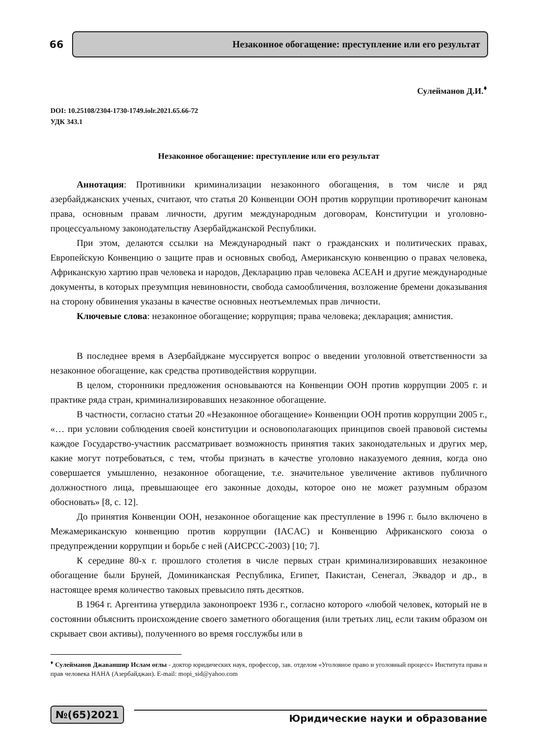66
Незаконное обогащение: преступление или его результат
Сулейманов Д.И.<sup>♦</sup>
DOI: 10.25108/2304-1730-1749.iolr.2021.65.66-72
УДК 343.1
Незаконное обогащение: преступление или его результат
Аннотация: Противники криминализации незаконного обогащения, в том числе и ряд азербайджанских ученых, считают, что статья 20 Конвенции ООН против коррупции противоречит канонам права, основным правам личности, другим международным договорам, Конституции и уголовно-процессуальному законодательству Азербайджанской Республики.
При этом, делаются ссылки на Международный пакт о гражданских и политических правах, Европейскую Конвенцию о защите прав и основных свобод, Американскую конвенцию о правах человека, Африканскую хартию прав человека и народов, Декларацию прав человека АСЕАН и другие международные документы, в которых презумпция невиновности, свобода самообличения, возложение бремени доказывания на сторону обвинения указаны в качестве основных неотъемлемых прав личности.
Ключевые слова: незаконное обогащение; коррупция; права человека; декларация; амнистия.
В последнее время в Азербайджане муссируется вопрос о введении уголовной ответственности за незаконное обогащение, как средства противодействия коррупции.
В целом, сторонники предложения основываются на Конвенции ООН против коррупции 2005 г. и практике ряда стран, криминализировавших незаконное обогащение.
В частности, согласно статьи 20 «Незаконное обогащение» Конвенции ООН против коррупции 2005 г., «… при условии соблюдения своей конституции и основополагающих принципов своей правовой системы каждое Государство-участник рассматривает возможность принятия таких законодательных и других мер, какие могут потребоваться, с тем, чтобы признать в качестве уголовно наказуемого деяния, когда оно совершается умышленно, незаконное обогащение, т.е. значительное увеличение активов публичного должностного лица, превышающее его законные доходы, которое оно не может разумным образом обосновать» [8, с. 12].
До принятия Конвенции ООН, незаконное обогащение как преступление в 1996 г. было включено в Межамериканскую конвенцию против коррупции (IACAC) и Конвенцию Африканского союза о предупреждении коррупции и борьбе с ней (AИCPCC-2003) [10; 7].
К середине 80-х г. прошлого столетия в числе первых стран криминализировавших незаконное обогащение были Бруней, Доминиканская Республика, Египет, Пакистан, Сенегал, Эквадор и др., в настоящее время количество таковых превысило пять десятков.
В 1964 г. Аргентина утвердила законопроект 1936 г., согласно которого «любой человек, который не в состоянии объяснить происхождение своего заметного обогащения (или третьих лиц, если таким образом он скрывает свои активы), полученного во время госслужбы или в
<sup>♦</sup> Сулейманов Джаваншир Ислам оглы - доктор юридических наук, профессор, зав. отделом «Уголовное право и уголовный процесс» Института права и прав человека НАНА (Азербайджан). E-mail: mopi_sid@yahoo.com
№(65)2021
Юридические науки и образование